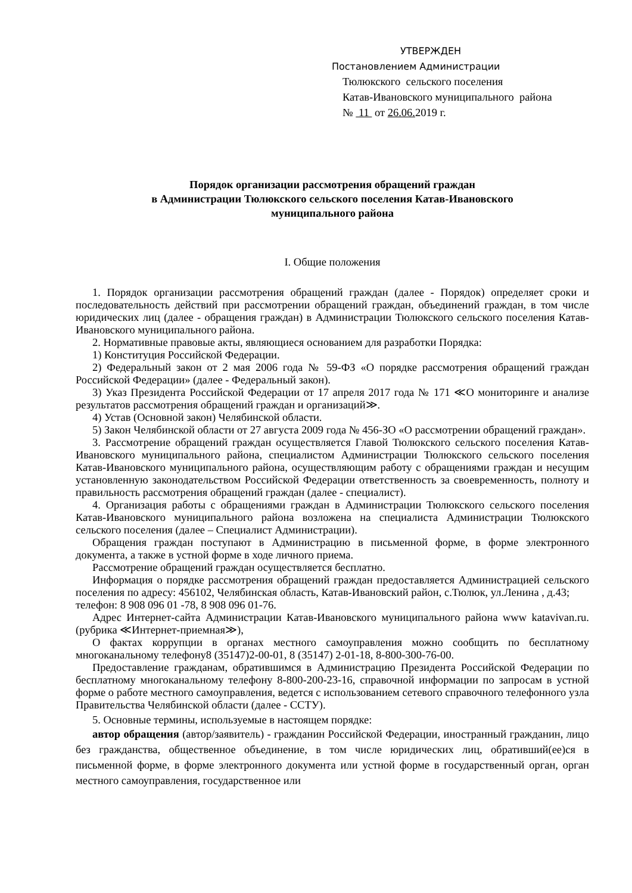УТВЕРЖДЕН
Постановлением Администрации
Тюлюкского сельского поселения
Катав-Ивановского муниципального района
№ 11 от 26.06. 2019 г.
Порядок организации рассмотрения обращений граждан
в Администрации Тюлюкского сельского поселения Катав-Ивановского
муниципального района
I. Общие положения
1. Порядок организации рассмотрения обращений граждан (далее - Порядок) определяет сроки и последовательность действий при рассмотрении обращений граждан, объединений граждан, в том числе юридических лиц (далее - обращения граждан) в Администрации Тюлюкского сельского поселения Катав-Ивановского муниципального района.
2. Нормативные правовые акты, являющиеся основанием для разработки Порядка:
1) Конституция Российской Федерации.
2) Федеральный закон от 2 мая 2006 года № 59-ФЗ «О порядке рассмотрения обращений граждан Российской Федерации» (далее - Федеральный закон).
3) Указ Президента Российской Федерации от 17 апреля 2017 года № 171 ≪О мониторинге и анализе результатов рассмотрения обращений граждан и организаций≫.
4) Устав (Основной закон) Челябинской области.
5) Закон Челябинской области от 27 августа 2009 года № 456-ЗО «О рассмотрении обращений граждан».
3. Рассмотрение обращений граждан осуществляется Главой Тюлюкского сельского поселения Катав-Ивановского муниципального района, специалистом Администрации Тюлюкского сельского поселения Катав-Ивановского муниципального района, осуществляющим работу с обращениями граждан и несущим установленную законодательством Российской Федерации ответственность за своевременность, полноту и правильность рассмотрения обращений граждан (далее - специалист).
4. Организация работы с обращениями граждан в Администрации Тюлюкского сельского поселения Катав-Ивановского муниципального района возложена на специалиста Администрации Тюлюкского сельского поселения (далее – Специалист Администрации).
Обращения граждан поступают в Администрацию в письменной форме, в форме электронного документа, а также в устной форме в ходе личного приема.
Рассмотрение обращений граждан осуществляется бесплатно.
Информация о порядке рассмотрения обращений граждан предоставляется Администрацией сельского поселения по адресу: 456102, Челябинская область, Катав-Ивановский район, с.Тюлюк, ул.Ленина , д.43;
телефон: 8 908 096 01 -78, 8 908 096 01-76.
Адрес Интернет-сайта Администрации Катав-Ивановского муниципального района www katavivan.ru. (рубрика ≪Интернет-приемная≫),
О фактах коррупции в органах местного самоуправления можно сообщить по бесплатному многоканальному телефону8 (35147)2-00-01, 8 (35147) 2-01-18, 8-800-300-76-00.
Предоставление гражданам, обратившимся в Администрацию Президента Российской Федерации по бесплатному многоканальному телефону 8-800-200-23-16, справочной информации по запросам в устной форме о работе местного самоуправления, ведется с использованием сетевого справочного телефонного узла Правительства Челябинской области (далее - ССТУ).
5. Основные термины, используемые в настоящем порядке:
автор обращения (автор/заявитель) - гражданин Российской Федерации, иностранный гражданин, лицо без гражданства, общественное объединение, в том числе юридических лиц, обративший(ее)ся в письменной форме, в форме электронного документа или устной форме в государственный орган, орган местного самоуправления, государственное или